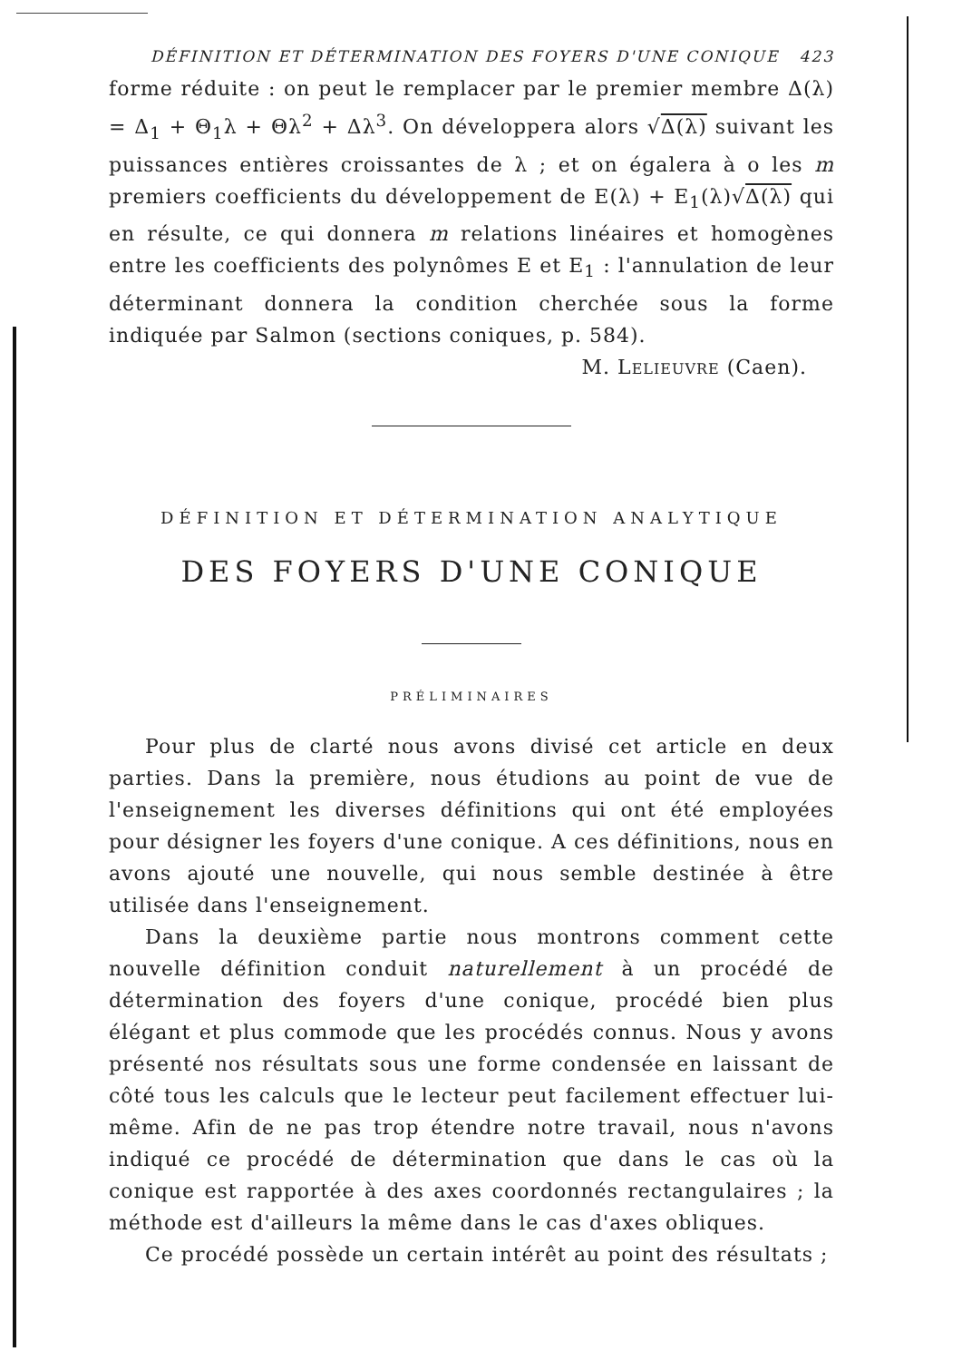DÉFINITION ET DÉTERMINATION DES FOYERS D'UNE CONIQUE 423
forme réduite : on peut le remplacer par le premier membre Δ(λ) = Δ<sub>1</sub> + Θ<sub>1</sub>λ + Θλ<sup>2</sup> + Δλ<sup>3</sup>. On développera alors √Δ(λ) suivant les puissances entières croissantes de λ ; et on égalera à o les m premiers coefficients du développement de E(λ) + E<sub>1</sub>(λ)√Δ(λ) qui en résulte, ce qui donnera m relations linéaires et homogènes entre les coefficients des polynômes E et E<sub>1</sub> : l'annulation de leur déterminant donnera la condition cherchée sous la forme indiquée par Salmon (sections coniques, p. 584).
M. LELIEUVRE (Caen).
DÉFINITION ET DÉTERMINATION ANALYTIQUE
DES FOYERS D'UNE CONIQUE
PRÉLIMINAIRES
Pour plus de clarté nous avons divisé cet article en deux parties. Dans la première, nous étudions au point de vue de l'enseignement les diverses définitions qui ont été employées pour désigner les foyers d'une conique. A ces définitions, nous en avons ajouté une nouvelle, qui nous semble destinée à être utilisée dans l'enseignement.
Dans la deuxième partie nous montrons comment cette nouvelle définition conduit naturellement à un procédé de détermination des foyers d'une conique, procédé bien plus élégant et plus commode que les procédés connus. Nous y avons présenté nos résultats sous une forme condensée en laissant de côté tous les calculs que le lecteur peut facilement effectuer lui-même. Afin de ne pas trop étendre notre travail, nous n'avons indiqué ce procédé de détermination que dans le cas où la conique est rapportée à des axes coordonnés rectangulaires ; la méthode est d'ailleurs la même dans le cas d'axes obliques.
Ce procédé possède un certain intérêt au point des résultats ;